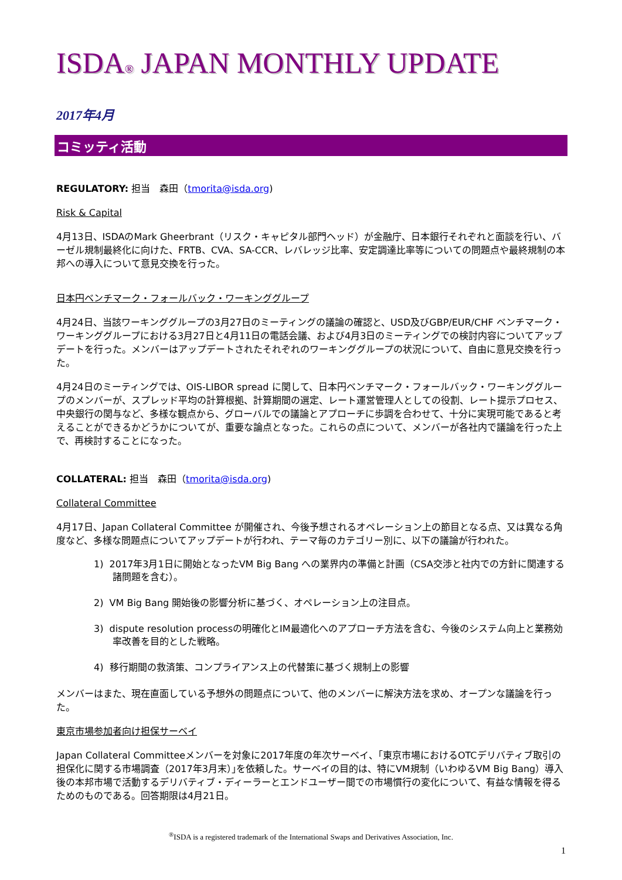ISDA® JAPAN MONTHLY UPDATE
2017年4月
コミッティ活動
REGULATORY: 担当　森田（tmorita@isda.org)
Risk & Capital
4月13日、ISDAのMark Gheerbrant（リスク・キャピタル部門ヘッド）が金融庁、日本銀行それぞれと面談を行い、バーゼル規制最終化に向けた、FRTB、CVA、SA-CCR、レバレッジ比率、安定調達比率等についての問題点や最終規制の本邦への導入について意見交換を行った。
日本円ベンチマーク・フォールバック・ワーキンググループ
4月24日、当該ワーキンググループの3月27日のミーティングの議論の確認と、USD及びGBP/EUR/CHF ベンチマーク・ワーキンググループにおける3月27日と4月11日の電話会議、および4月3日のミーティングでの検討内容についてアップデートを行った。メンバーはアップデートされたそれぞれのワーキンググループの状況について、自由に意見交換を行った。
4月24日のミーティングでは、OIS-LIBOR spread に関して、日本円ベンチマーク・フォールバック・ワーキンググループのメンバーが、スプレッド平均の計算根拠、計算期間の選定、レート運営管理人としての役割、レート提示プロセス、中央銀行の関与など、多様な観点から、グローバルでの議論とアプローチに歩調を合わせて、十分に実現可能であると考えることができるかどうかについてが、重要な論点となった。これらの点について、メンバーが各社内で議論を行った上で、再検討することになった。
COLLATERAL: 担当　森田（tmorita@isda.org)
Collateral Committee
4月17日、Japan Collateral Committee が開催され、今後予想されるオペレーション上の節目となる点、又は異なる角度など、多様な問題点についてアップデートが行われ、テーマ毎のカテゴリー別に、以下の議論が行われた。
1) 2017年3月1日に開始となったVM Big Bang への業界内の準備と計画（CSA交渉と社内での方針に関連する諸問題を含む）。
2) VM Big Bang 開始後の影響分析に基づく、オペレーション上の注目点。
3) dispute resolution processの明確化とIM最適化へのアプローチ方法を含む、今後のシステム向上と業務効率改善を目的とした戦略。
4) 移行期間の救済策、コンプライアンス上の代替策に基づく規制上の影響
メンバーはまた、現在直面している予想外の問題点について、他のメンバーに解決方法を求め、オープンな議論を行った。
東京市場参加者向け担保サーベイ
Japan Collateral Committeeメンバーを対象に2017年度の年次サーベイ、｢東京市場におけるOTCデリバティブ取引の担保化に関する市場調査（2017年3月末）｣を依頼した。サーベイの目的は、特にVM規制（いわゆるVM Big Bang）導入後の本邦市場で活動するデリバティブ・ディーラーとエンドユーザー間での市場慣行の変化について、有益な情報を得るためのものである。回答期限は4月21日。
<sup>®</sup>ISDA is a registered trademark of the International Swaps and Derivatives Association, Inc.
1